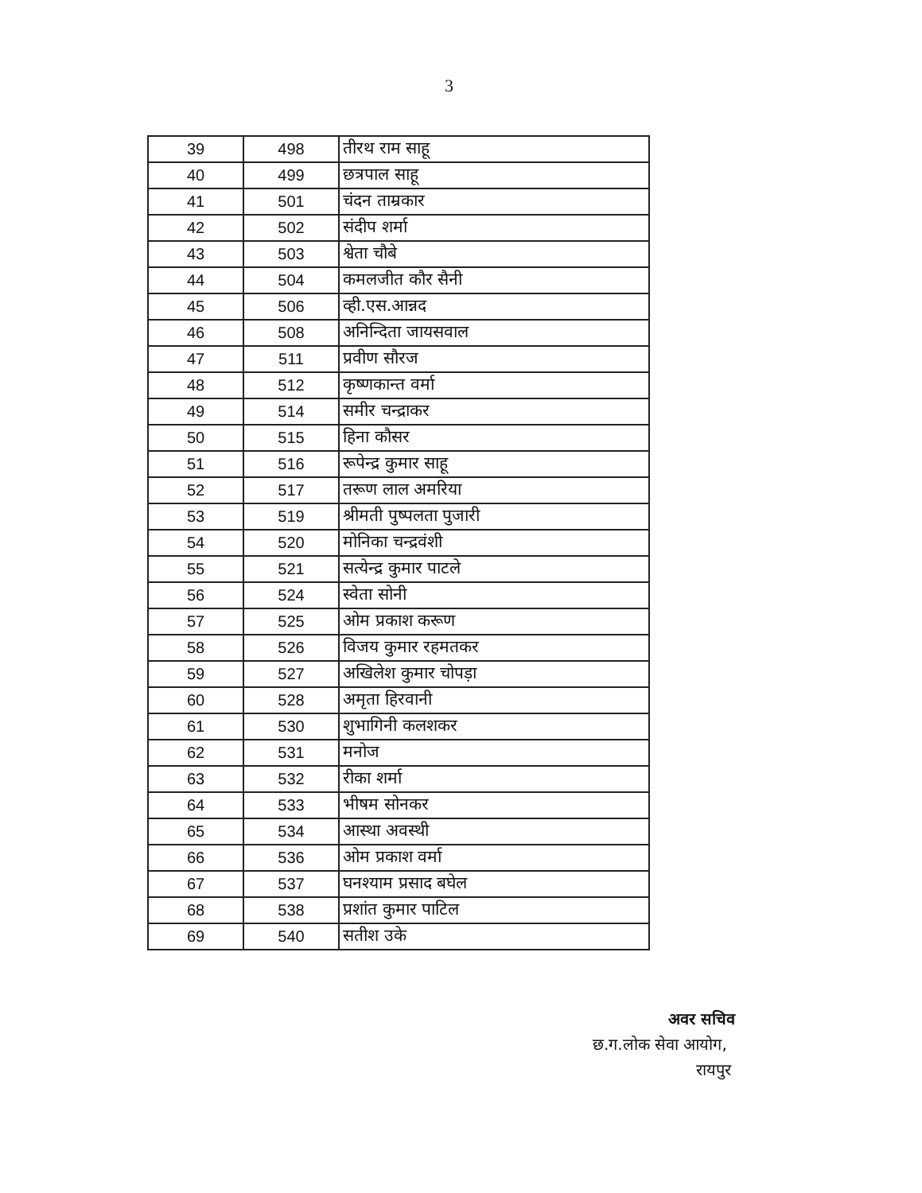3
| 39 | 498 | तीरथ राम साहू |
| 40 | 499 | छत्रपाल साहू |
| 41 | 501 | चंदन ताम्रकार |
| 42 | 502 | संदीप शर्मा |
| 43 | 503 | श्वेता चौबे |
| 44 | 504 | कमलजीत कौर सैनी |
| 45 | 506 | व्ही.एस.आन्नद |
| 46 | 508 | अनिन्दिता जायसवाल |
| 47 | 511 | प्रवीण सौरज |
| 48 | 512 | कृष्णकान्त वर्मा |
| 49 | 514 | समीर चन्द्राकर |
| 50 | 515 | हिना कौसर |
| 51 | 516 | रूपेन्द्र कुमार साहू |
| 52 | 517 | तरूण लाल अमरिया |
| 53 | 519 | श्रीमती पुष्पलता पुजारी |
| 54 | 520 | मोनिका चन्द्रवंशी |
| 55 | 521 | सत्येन्द्र कुमार पाटले |
| 56 | 524 | स्वेता सोनी |
| 57 | 525 | ओम प्रकाश करूण |
| 58 | 526 | विजय कुमार रहमतकर |
| 59 | 527 | अखिलेश कुमार चोपड़ा |
| 60 | 528 | अमृता हिरवानी |
| 61 | 530 | शुभागिनी कलशकर |
| 62 | 531 | मनोज |
| 63 | 532 | रीका शर्मा |
| 64 | 533 | भीषम सोनकर |
| 65 | 534 | आस्था अवस्थी |
| 66 | 536 | ओम प्रकाश वर्मा |
| 67 | 537 | घनश्याम प्रसाद बघेल |
| 68 | 538 | प्रशांत कुमार पाटिल |
| 69 | 540 | सतीश उके |
अवर सचिव
छ.ग.लोक सेवा आयोग,
रायपुर